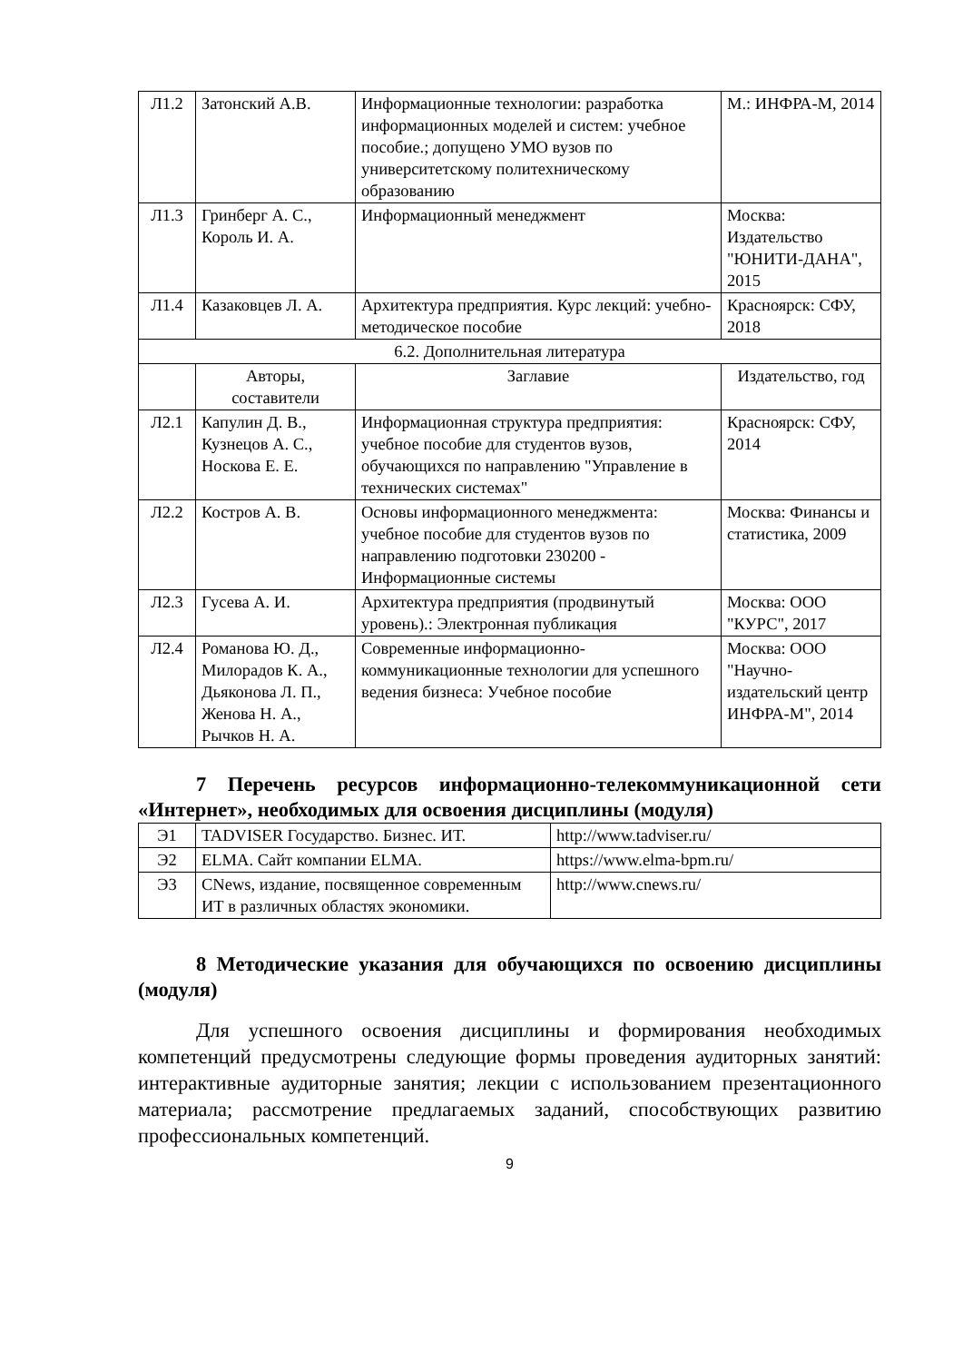| Л1.2 | Затонский А.В. | Информационные технологии: разработка информационных моделей и систем: учебное пособие.; допущено УМО вузов по университетскому политехническому образованию | М.: ИНФРА-М, 2014 |
| Л1.3 | Гринберг А. С., Король И. А. | Информационный менеджмент | Москва: Издательство "ЮНИТИ-ДАНА", 2015 |
| Л1.4 | Казаковцев Л. А. | Архитектура предприятия. Курс лекций: учебно-методическое пособие | Красноярск: СФУ, 2018 |
| 6.2. Дополнительная литература | | | |
| | Авторы, составители | Заглавие | Издательство, год |
| Л2.1 | Капулин Д. В., Кузнецов А. С., Носкова Е. Е. | Информационная структура предприятия: учебное пособие для студентов вузов, обучающихся по направлению "Управление в технических системах" | Красноярск: СФУ, 2014 |
| Л2.2 | Костров А. В. | Основы информационного менеджмента: учебное пособие для студентов вузов по направлению подготовки 230200 - Информационные системы | Москва: Финансы и статистика, 2009 |
| Л2.3 | Гусева А. И. | Архитектура предприятия (продвинутый уровень).: Электронная публикация | Москва: ООО "КУРС", 2017 |
| Л2.4 | Романова Ю. Д., Милорадов К. А., Дьяконова Л. П., Женова Н. А., Рычков Н. А. | Современные информационно-коммуникационные технологии для успешного ведения бизнеса: Учебное пособие | Москва: ООО "Научно-издательский центр ИНФРА-М", 2014 |
7 Перечень ресурсов информационно-телекоммуникационной сети «Интернет», необходимых для освоения дисциплины (модуля)
| Э1 | TADVISER Государство. Бизнес. ИТ. | http://www.tadviser.ru/ |
| Э2 | ELMA. Сайт компании ELMA. | https://www.elma-bpm.ru/ |
| Э3 | CNews, издание, посвященное современным ИТ в различных областях экономики. | http://www.cnews.ru/ |
8 Методические указания для обучающихся по освоению дисциплины (модуля)
Для успешного освоения дисциплины и формирования необходимых компетенций предусмотрены следующие формы проведения аудиторных занятий: интерактивные аудиторные занятия; лекции с использованием презентационного материала; рассмотрение предлагаемых заданий, способствующих развитию профессиональных компетенций.
9